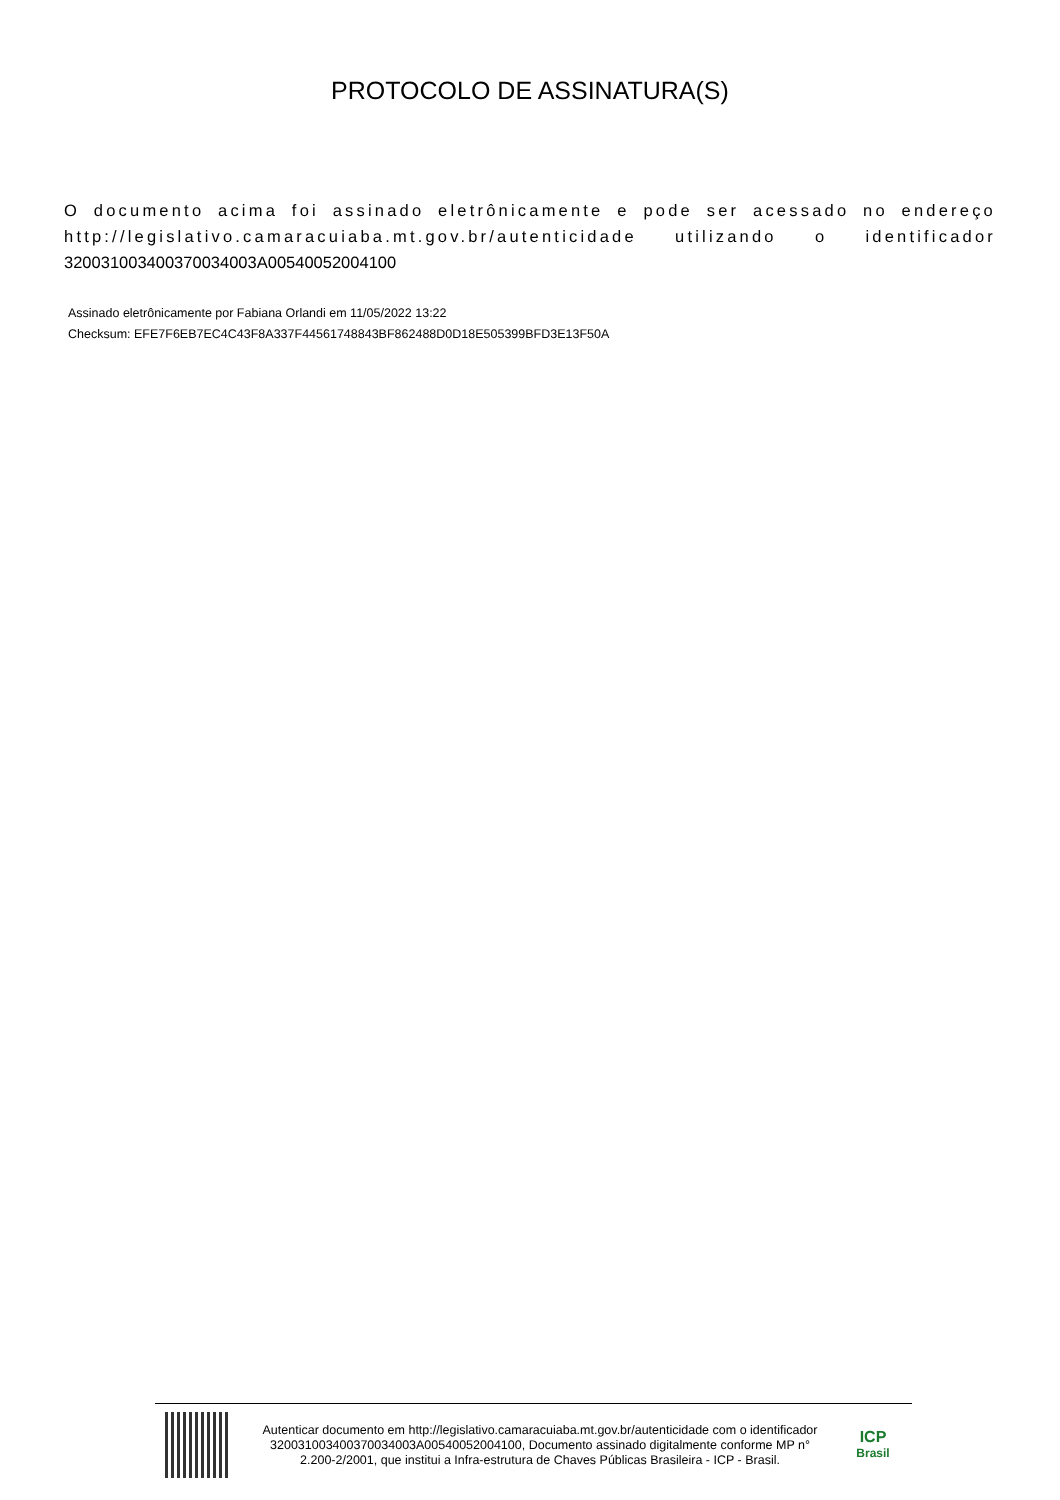PROTOCOLO DE ASSINATURA(S)
O documento acima foi assinado eletrônicamente e pode ser acessado no endereço http://legislativo.camaracuiaba.mt.gov.br/autenticidade utilizando o identificador 320031003400370034003A00540052004100
Assinado eletrônicamente por Fabiana Orlandi em 11/05/2022 13:22
Checksum: EFE7F6EB7EC4C43F8A337F44561748843BF862488D0D18E505399BFD3E13F50A
Autenticar documento em http://legislativo.camaracuiaba.mt.gov.br/autenticidade com o identificador 320031003400370034003A00540052004100, Documento assinado digitalmente conforme MP n° 2.200-2/2001, que institui a Infra-estrutura de Chaves Públicas Brasileira - ICP - Brasil.
ICP
Brasil